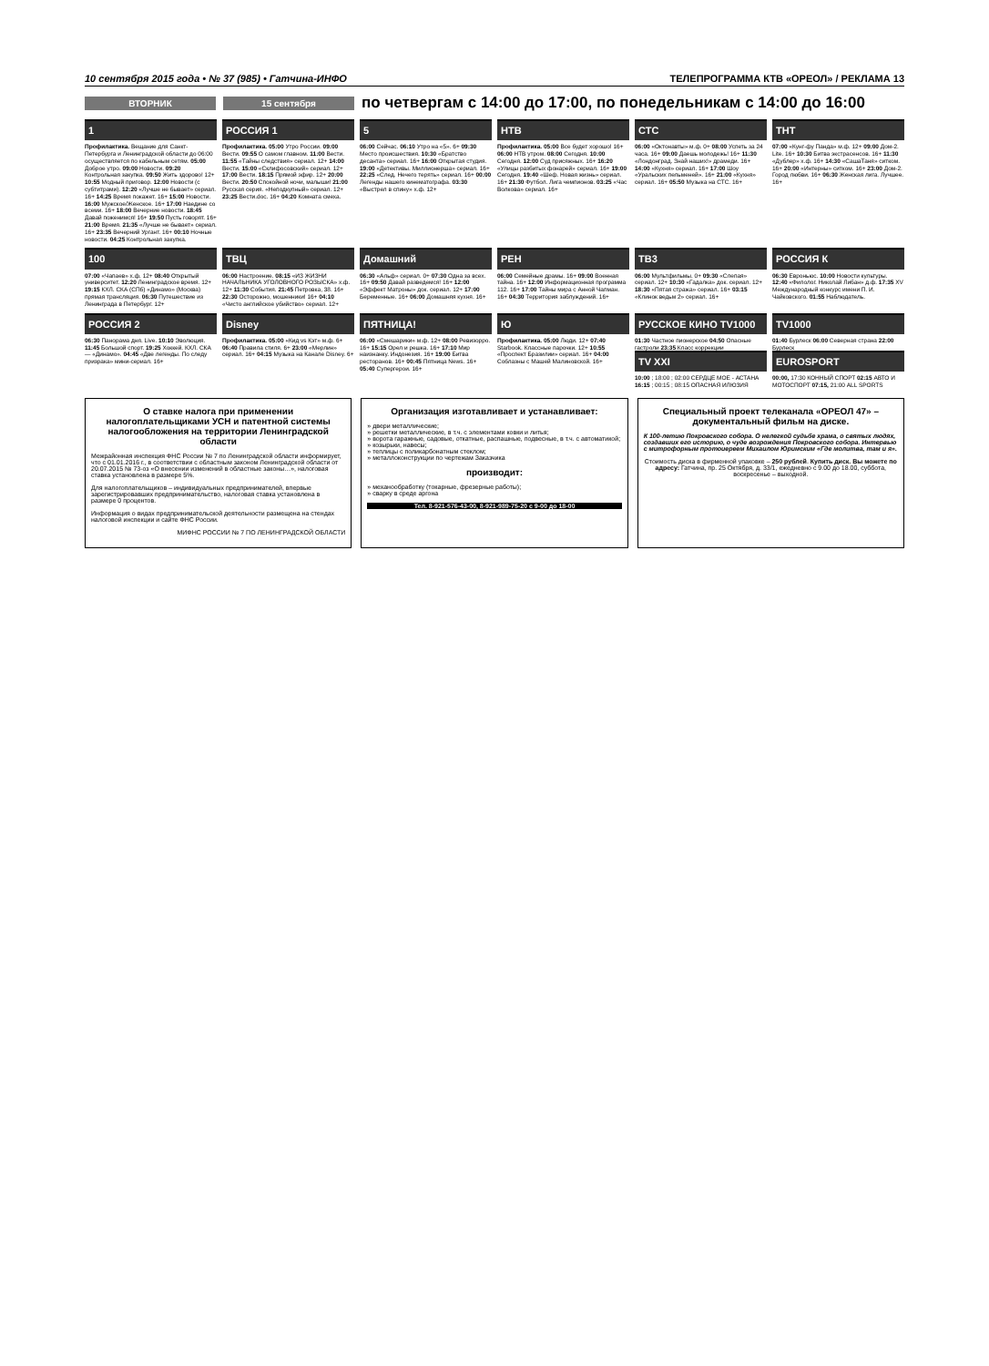10 сентября 2015 года • № 37 (985) • Гатчина-ИНФО ТЕЛЕПРОГРАММА КТВ «ОРЕОЛ» / РЕКЛАМА 13
ВТОРНИК 15 сентября
по четвергам с 14:00 до 17:00, по понедельникам с 14:00 до 16:00
1
Профилактика. Вещание для Санкт-Петербурга и Ленинградской области до 06:00 осуществляется по кабельным сетям. 05:00 Доброе утро. 09:00 Новости. 09:20 Контрольная закупка. 09:50 Жить здорово! 12+ 10:55 Модный приговор. 12:00 Новости (с субтитрами). 12:20 «Лучше не бывает» сериал. 16+ 14:25 Время покажет. 16+ 15:00 Новости. 16:00 Мужское/Женское. 16+ 17:00 Наедине со всеми. 16+ 18:00 Вечерние новости. 18:45 Давай поженимся! 16+ 19:50 Пусть говорят. 16+ 21:00 Время. 21:35 «Лучше не бывает» сериал. 16+ 23:35 Вечерний Ургант. 16+ 00:10 Ночные новости. 04:25 Контрольная закупка.
РОССИЯ 1
Профилактика. 05:00 Утро России. 09:00 Вести. 09:55 О самом главном. 11:00 Вести. 11:55 «Тайны следствия» сериал. 12+ 14:00 Вести. 15:00 «Склифосовский» сериал. 12+ 17:00 Вести. 18:15 Прямой эфир. 12+ 20:00 Вести. 20:50 Спокойной ночи, малыши! 21:00 Русская серия. «Неподкупный» сериал. 12+ 23:25 Вести.doc. 16+ 04:20 Комната смеха.
5
06:00 Сейчас. 06:10 Утро на «5». 6+ 09:30 Место происшествия. 10:30 «Братство десанта» сериал. 16+ 16:00 Открытая студия. 19:00 «Детективы. Миллионерша» сериал. 16+ 22:25 «След. Нечего терять» сериал. 16+ 00:00 Легенды нашего кинематографа. 03:30 «Выстрел в спину» х.ф. 12+
НТВ
Профилактика. 05:00 Все будет хорошо! 16+ 06:00 НТВ утром. 08:00 Сегодня. 10:00 Сегодня. 12:00 Суд присяжных. 16+ 16:20 «Улицы разбитых фонарей» сериал. 16+ 19:00 Сегодня. 19:40 «Шеф. Новая жизнь» сериал. 16+ 21:30 Футбол. Лига чемпионов. 03:25 «Час Волкова» сериал. 16+
СТС
06:00 «Октонавты» м.ф. 0+ 08:00 Успеть за 24 часа. 16+ 09:00 Даешь молодежь! 16+ 11:30 «Лондонград. Знай наших!» драмеди. 16+ 14:00 «Кухня» сериал. 16+ 17:00 Шоу «Уральских пельменей». 16+ 21:00 «Кухня» сериал. 16+ 05:50 Музыка на СТС. 16+
ТНТ
07:00 «Кунг-фу Панда» м.ф. 12+ 09:00 Дом-2. Lite. 16+ 10:30 Битва экстрасенсов. 16+ 11:30 «Дублер» х.ф. 16+ 14:30 «СашаТаня» ситком. 16+ 20:00 «Интерны» ситком. 16+ 23:00 Дом-2. Город любви. 16+ 06:30 Женская лига. Лучшее. 16+
100
07:00 «Чапаев» х.ф. 12+ 08:40 Открытый университет. 12:20 Ленинградское время. 12+ 19:15 КХЛ. СКА (СПб) «Динамо» (Москва) прямая трансляция. 06:30 Путешествие из Ленинграда в Петербург. 12+
ТВЦ
06:00 Настроение. 08:15 «ИЗ ЖИЗНИ НАЧАЛЬНИКА УГОЛОВНОГО РОЗЫСКА» х.ф. 12+ 11:30 События. 21:45 Петровка, 38. 16+ 22:30 Осторожно, мошенники! 16+ 04:10 «Чисто английское убийство» сериал. 12+
Домашний
06:30 «Альф» сериал. 0+ 07:30 Одна за всех. 16+ 09:50 Давай разведемся! 16+ 12:00 «Эффект Матроны» док. сериал. 12+ 17:00 Беременные. 16+ 06:00 Домашняя кухня. 16+
РЕН
06:00 Семейные драмы. 16+ 09:00 Военная тайна. 16+ 12:00 Информационная программа 112. 16+ 17:00 Тайны мира с Анной Чапман. 16+ 04:30 Территория заблуждений. 16+
ТВ3
06:00 Мультфильмы. 0+ 09:30 «Слепая» сериал. 12+ 10:30 «Гадалка» док. сериал. 12+ 18:30 «Пятая стража» сериал. 16+ 03:15 «Клинок ведьм 2» сериал. 16+
РОССИЯ К
06:30 Евроньюс. 10:00 Новости культуры. 12:40 «Филолог. Николай Либан» д.ф. 17:35 XV Международный конкурс имени П. И. Чайковского. 01:55 Наблюдатель.
РОССИЯ 2
06:30 Панорама дня. Live. 10:10 Эволюция. 11:45 Большой спорт. 19:25 Хоккей. КХЛ. СКА — «Динамо». 04:45 «Две легенды. По следу призрака» мини-сериал. 16+
Disney
Профилактика. 05:00 «Кид vs Кэт» м.ф. 6+ 06:40 Правила стиля. 6+ 23:00 «Мерлин» сериал. 16+ 04:15 Музыка на Канале Disney. 6+
ПЯТНИЦА!
06:00 «Смешарики» м.ф. 12+ 08:00 Ревизорро. 16+ 15:15 Орел и решка. 16+ 17:10 Мир наизнанку. Индонезия. 16+ 19:00 Битва ресторанов. 16+ 00:45 Пятница News. 16+ 05:40 Супергерои. 16+
Ю
Профилактика. 05:00 Люди. 12+ 07:40 Starbook. Классные парочки. 12+ 10:55 «Проспект Бразилии» сериал. 16+ 04:00 Соблазны с Машей Малиновской. 16+
РУССКОЕ КИНО TV1000
01:30 Частное пионерское 04:50 Опасные гастроли 23:35 Класс коррекции
TV XXI
10:00 ; 18:00 ; 02:00 СЕРДЦЕ МОЕ - АСТАНА 16:15 ; 00:15 ; 08:15 ОПАСНАЯ ИЛЮЗИЯ
TV1000
01:40 Бурлеск 06:00 Северная страна 22:00 Бурлеск
EUROSPORT
00:00, 17:30 КОННЫЙ СПОРТ 02:15 АВТО И МОТОСПОРТ 07:15, 21:00 ALL SPORTS
О ставке налога при применении налогоплательщиками УСН и патентной системы налогообложения на территории Ленинградской области
Межрайонная инспекция ФНС России № 7 по Ленинградской области информирует, что с 01.01.2016 г., в соответствии с областным законом Ленинградской области от 20.07.2015 № 73-оз «О внесении изменений в областные законы…», налоговая ставка установлена в размере 5%.
Для налогоплательщиков – индивидуальных предпринимателей, впервые зарегистрировавших предпринимательство, налоговая ставка установлена в размере 0 процентов.
Информация о видах предпринимательской деятельности размещена на стендах налоговой инспекции и сайте ФНС России.
МИФНС РОССИИ № 7 ПО ЛЕНИНГРАДСКОЙ ОБЛАСТИ
Организация изготавливает и устанавливает:
» двери металлические;
» решетки металлические, в т.ч. с элементами ковки и литья;
» ворота гаражные, садовые, откатные, распашные, подвесные, в т.ч. с автоматикой;
» козырьки, навесы;
» теплицы с поликарбонатным стеклом;
» металлоконструкции по чертежам Заказчика
производит:
» механообработку (токарные, фрезерные работы);
» сварку в среде аргона
Тел. 8-921-576-43-00, 8-921-989-75-20 с 9-00 до 18-00
Специальный проект телеканала «ОРЕОЛ 47» – документальный фильм на диске.
К 100-летию Покровского собора. О нелегкой судьбе храма, о святых людях, создавших его историю, о чуде возрождения Покровского собора. Интервью с митрофорным протоиереем Михаилом Юримским «Где молитва, там и я».
Стоимость диска в фирменной упаковке – 250 рублей. Купить диск. Вы можете по адресу: Гатчина, пр. 25 Октября, д. 33/1, ежедневно с 9.00 до 18.00, суббота, воскресенье – выходной.